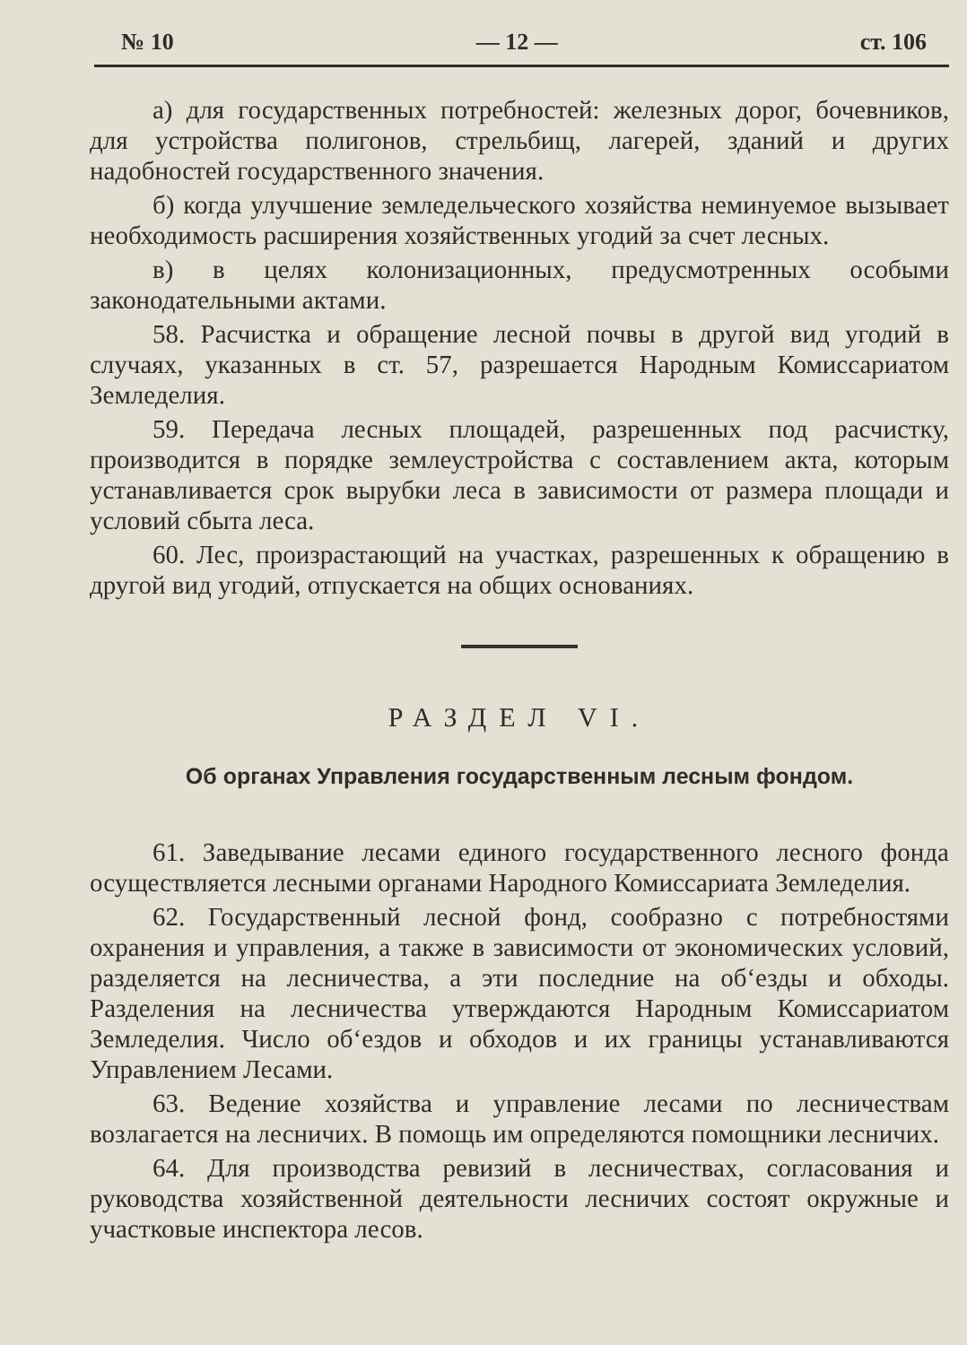№ 10 — 12 — ст. 106
а) для государственных потребностей: железных дорог, бочевников, для устройства полигонов, стрельбищ, лагерей, зданий и других надобностей государственного значения.
б) когда улучшение земледельческого хозяйства неминуемое вызывает необходимость расширения хозяйственных угодий за счет лесных.
в) в целях колонизационных, предусмотренных особыми законодательными актами.
58. Расчистка и обращение лесной почвы в другой вид угодий в случаях, указанных в ст. 57, разрешается Народным Комиссариатом Земледелия.
59. Передача лесных площадей, разрешенных под расчистку, производится в порядке землеустройства с составлением акта, которым устанавливается срок вырубки леса в зависимости от размера площади и условий сбыта леса.
60. Лес, произрастающий на участках, разрешенных к обращению в другой вид угодий, отпускается на общих основаниях.
РАЗДЕЛ VI.
Об органах Управления государственным лесным фондом.
61. Заведывание лесами единого государственного лесного фонда осуществляется лесными органами Народного Комиссариата Земледелия.
62. Государственный лесной фонд, сообразно с потребностями охранения и управления, а также в зависимости от экономических условий, разделяется на лесничества, а эти последние на об‘езды и обходы. Разделения на лесничества утверждаются Народным Комиссариатом Земледелия. Число об‘ездов и обходов и их границы устанавливаются Управлением Лесами.
63. Ведение хозяйства и управление лесами по лесничествам возлагается на лесничих. В помощь им определяются помощники лесничих.
64. Для производства ревизий в лесничествах, согласования и руководства хозяйственной деятельности лесничих состоят окружные и участковые инспектора лесов.